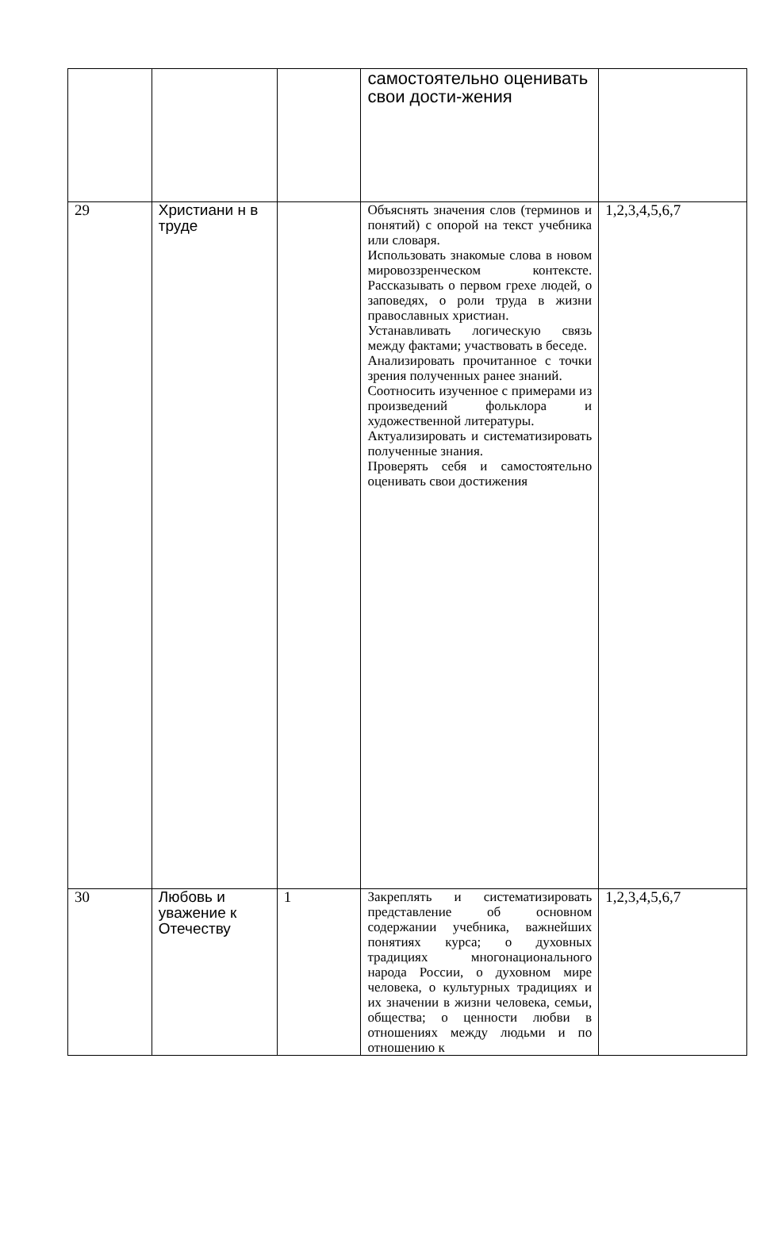| | | | самостоятельно оценивать свои дости-жения | |
| 29 | Христиани н в труде | | Объяснять значения слов (терминов и понятий) с опорой на текст учебника или словаря. Использовать знакомые слова в новом мировоззренческом контексте. Рассказывать о первом грехе людей, о заповедях, о роли труда в жизни православных христиан. Устанавливать логическую связь между фактами; участвовать в беседе. Анализировать прочитанное с точки зрения полученных ранее знаний. Соотносить изученное с примерами из произведений фольклора и художественной литературы. Актуализировать и систематизировать полученные знания. Проверять себя и самостоятельно оценивать свои достижения | 1,2,3,4,5,6,7 |
| 30 | Любовь и уважение к Отечеству | 1 | Закреплять и систематизировать представление об основном содержании учебника, важнейших понятиях курса; о духовных традициях многонационального народа России, о духовном мире человека, о культурных традициях и их значении в жизни человека, семьи, общества; о ценности любви в отношениях между людьми и по отношению к | 1,2,3,4,5,6,7 |